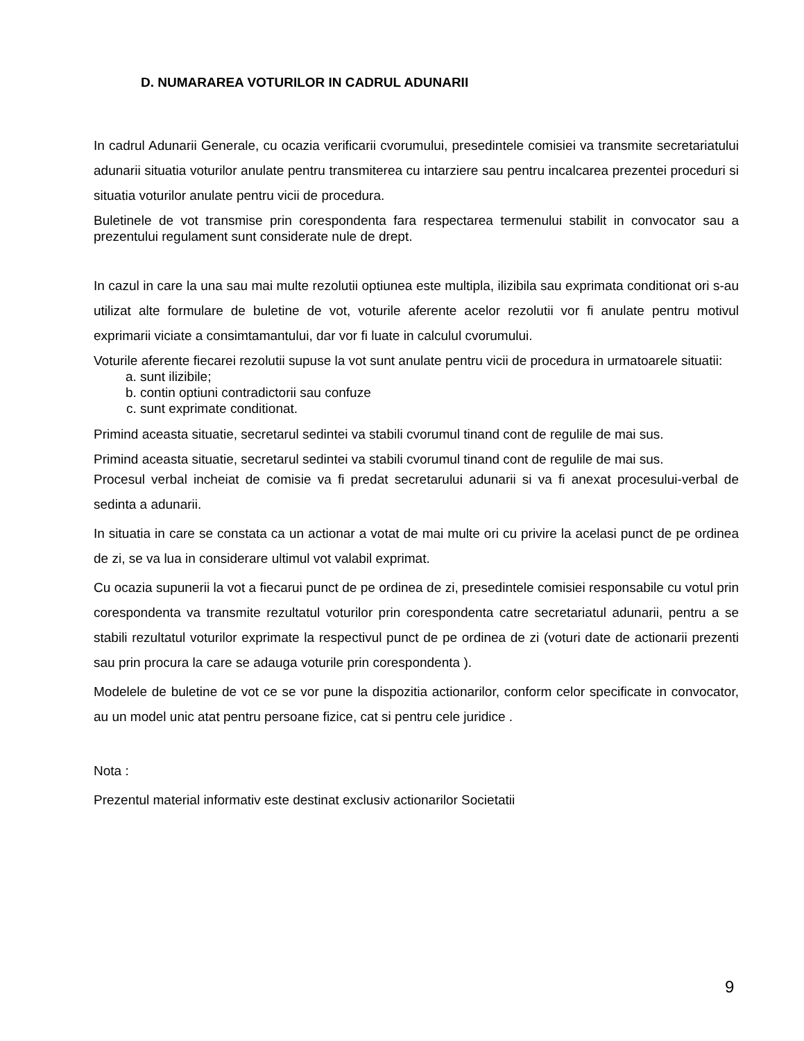D. NUMARAREA VOTURILOR IN CADRUL ADUNARII
In cadrul Adunarii Generale, cu ocazia verificarii cvorumului, presedintele comisiei va transmite secretariatului adunarii situatia voturilor anulate pentru transmiterea cu intarziere sau pentru incalcarea prezentei proceduri si situatia voturilor anulate pentru vicii de procedura.
Buletinele de vot transmise prin corespondenta fara respectarea termenului stabilit in convocator sau a prezentului regulament sunt considerate nule de drept.
In cazul in care la una sau mai multe rezolutii optiunea este multipla, ilizibila sau exprimata conditionat ori s-au utilizat alte formulare de buletine de vot, voturile aferente acelor rezolutii vor fi anulate pentru motivul exprimarii viciate a consimtamantului, dar vor fi luate in calculul cvorumului.
Voturile aferente fiecarei rezolutii supuse la vot sunt anulate pentru vicii de procedura in urmatoarele situatii:
a. sunt ilizibile;
b. contin optiuni contradictorii sau confuze
c. sunt exprimate conditionat.
Primind aceasta situatie, secretarul sedintei va stabili cvorumul tinand cont de regulile de mai sus.
Primind aceasta situatie, secretarul sedintei va stabili cvorumul tinand cont de regulile de mai sus.
Procesul verbal incheiat de comisie va fi predat secretarului adunarii si va fi anexat procesului-verbal de sedinta a adunarii.
In situatia in care se constata ca un actionar a votat de mai multe ori cu privire la acelasi punct de pe ordinea de zi, se va lua in considerare ultimul vot valabil exprimat.
Cu ocazia supunerii la vot a fiecarui punct de pe ordinea de zi, presedintele comisiei responsabile cu votul prin corespondenta va transmite rezultatul voturilor prin corespondenta catre secretariatul adunarii, pentru a se stabili rezultatul voturilor exprimate la respectivul punct de pe ordinea de zi (voturi date de actionarii prezenti sau prin procura la care se adauga voturile prin corespondenta ).
Modelele de buletine de vot ce se vor pune la dispozitia actionarilor, conform celor specificate in convocator, au un model unic atat pentru persoane fizice, cat si pentru cele juridice .
Nota :
Prezentul material informativ este destinat exclusiv actionarilor Societatii
9